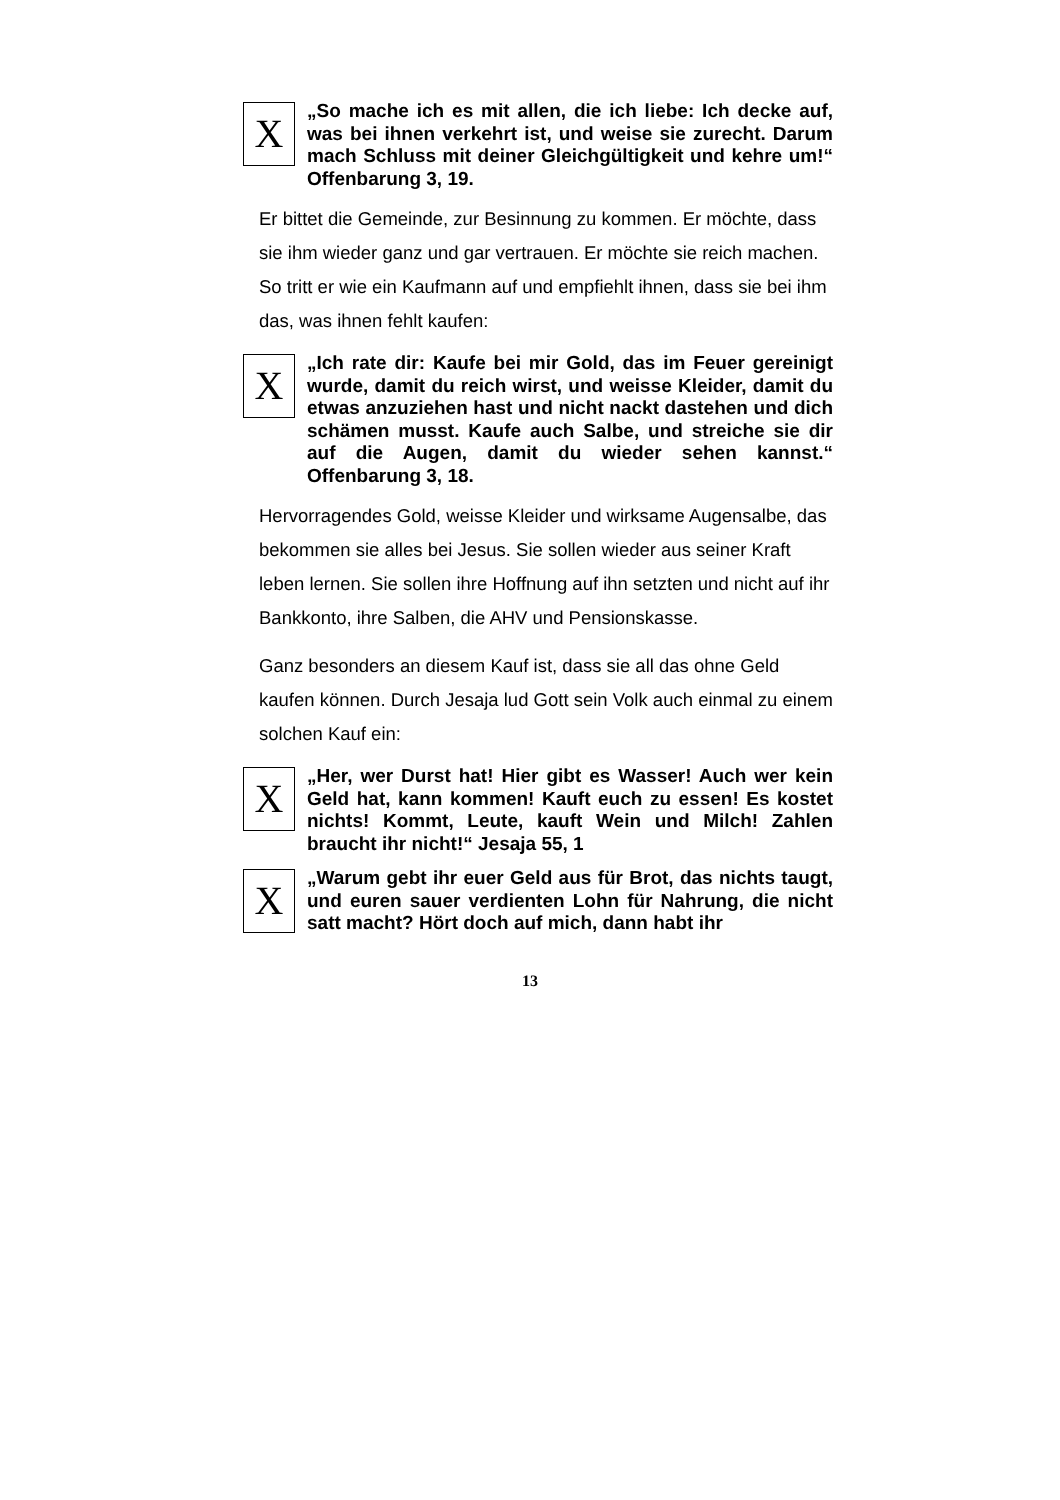X
„So mache ich es mit allen, die ich liebe: Ich decke auf, was bei ihnen verkehrt ist, und weise sie zurecht. Darum mach Schluss mit deiner Gleichgültigkeit und kehre um!“ Offenbarung 3, 19.
Er bittet die Gemeinde, zur Besinnung zu kommen. Er möchte, dass sie ihm wieder ganz und gar vertrauen. Er möchte sie reich machen. So tritt er wie ein Kaufmann auf und empfiehlt ihnen, dass sie bei ihm das, was ihnen fehlt kaufen:
X
„Ich rate dir: Kaufe bei mir Gold, das im Feuer gereinigt wurde, damit du reich wirst, und weisse Kleider, damit du etwas anzuziehen hast und nicht nackt dastehen und dich schämen musst. Kaufe auch Salbe, und streiche sie dir auf die Augen, damit du wieder sehen kannst.“ Offenbarung 3, 18.
Hervorragendes Gold, weisse Kleider und wirksame Augensalbe, das bekommen sie alles bei Jesus. Sie sollen wieder aus seiner Kraft leben lernen. Sie sollen ihre Hoffnung auf ihn setzten und nicht auf ihr Bankkonto, ihre Salben, die AHV und Pensionskasse.
Ganz besonders an diesem Kauf ist, dass sie all das ohne Geld kaufen können. Durch Jesaja lud Gott sein Volk auch einmal zu einem solchen Kauf ein:
X
„Her, wer Durst hat! Hier gibt es Wasser! Auch wer kein Geld hat, kann kommen! Kauft euch zu essen! Es kostet nichts! Kommt, Leute, kauft Wein und Milch! Zahlen braucht ihr nicht!“ Jesaja 55, 1
X
„Warum gebt ihr euer Geld aus für Brot, das nichts taugt, und euren sauer verdienten Lohn für Nahrung, die nicht satt macht? Hört doch auf mich, dann habt ihr
13